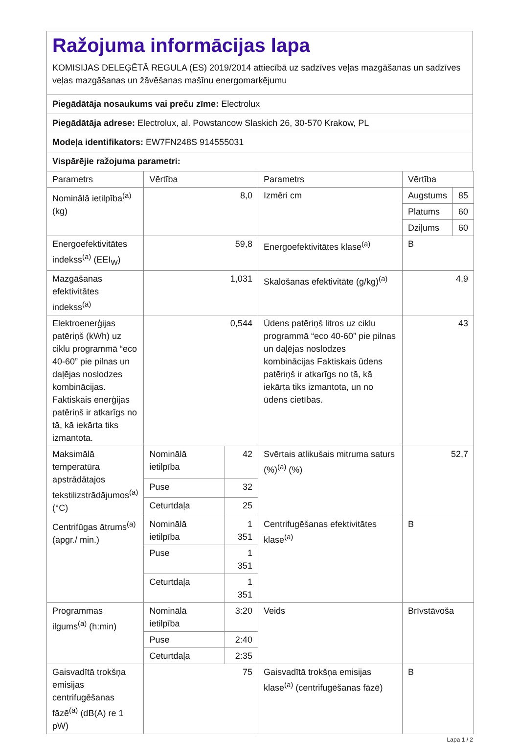Ražojuma informācijas lapa
KOMISIJAS DELEĢĒTĀ REGULA (ES) 2019/2014 attiecībā uz sadzīves veļas mazgāšanas un sadzīves veļas mazgāšanas un žāvēšanas mašīnu energomarķējumu
Piegādātāja nosaukums vai preču zīme: Electrolux
Piegādātāja adrese: Electrolux, al. Powstancow Slaskich 26, 30-570 Krakow, PL
Modeļa identifikators: EW7FN248S 914555031
Vispārējie ražojuma parametri:
| Parametrs | Vērtība | | Parametrs | Vērtība | |
| Nominālā ietilpība<sup>(a)</sup> (kg) | 8,0 | | Izmēri cm | Augstums | 85 |
| | | | | Platums | 60 |
| | | | | Dziļums | 60 |
| Energoefektivitātes indekss<sup>(a)</sup> (EEI<sub>W</sub>) | 59,8 | | Energoefektivitātes klase<sup>(a)</sup> | B | |
| Mazgāšanas efektivitātes indekss<sup>(a)</sup> | 1,031 | | Skalošanas efektivitāte (g/kg)<sup>(a)</sup> | 4,9 | |
| Elektroenerģijas patēriņš (kWh) uz ciklu programmā “eco 40-60” pie pilnas un daļējas noslodzes kombinācijas. Faktiskais enerģijas patēriņš ir atkarīgs no tā, kā iekārta tiks izmantota. | 0,544 | | Ūdens patēriņš litros uz ciklu programmā “eco 40-60” pie pilnas un daļējas noslodzes kombinācijas Faktiskais ūdens patēriņš ir atkarīgs no tā, kā iekārta tiks izmantota, un no ūdens cietības. | 43 | |
| Maksimālā temperatūra apstrādātajos tekstilizstrādājumos<sup>(a)</sup> (°C) | Nominālā ietilpība | 42 | Svērtais atlikušais mitruma saturs (%)<sup>(a)</sup> (%) | 52,7 | |
| | Puse | 32 | | | |
| | Ceturtdaļa | 25 | | | |
| Centrifūgas ātrums<sup>(a)</sup> (apgr./ min.) | Nominālā ietilpība | 1 351 | Centrifugēšanas efektivitātes klase<sup>(a)</sup> | B | |
| | Puse | 1 351 | | | |
| | Ceturtdaļa | 1 351 | | | |
| Programmas ilgums<sup>(a)</sup> (h:min) | Nominālā ietilpība | 3:20 | Veids | Brīvstāvoša | |
| | Puse | 2:40 | | | |
| | Ceturtdaļa | 2:35 | | | |
| Gaisvadītā trokšņa emisijas centrifugēšanas fāzē<sup>(a)</sup> (dB(A) re 1 pW) | 75 | | Gaisvadītā trokšņa emisijas klase<sup>(a)</sup> (centrifugēšanas fāzē) | B | |
Lapa 1 / 2